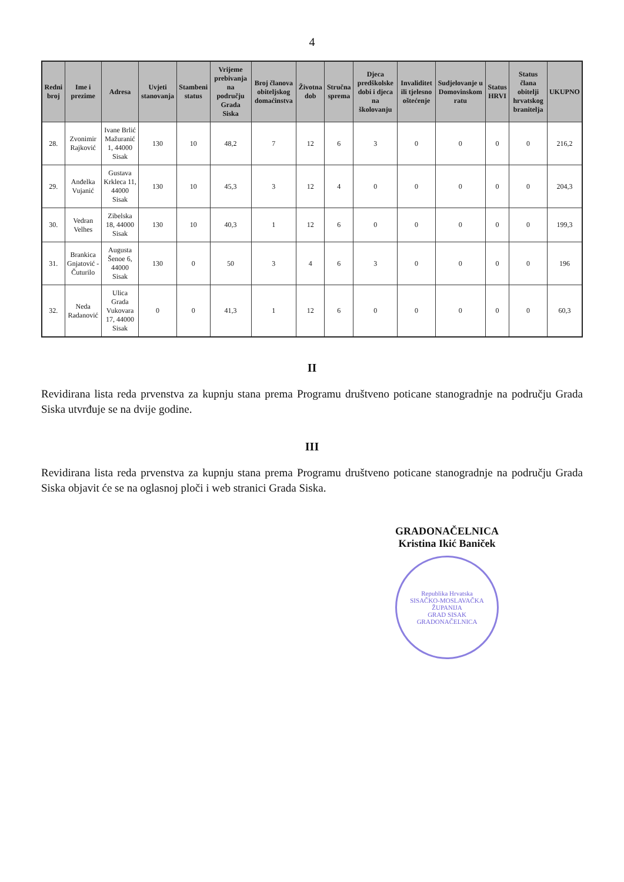4
| Redni broj | Ime i prezime | Adresa | Uvjeti stanovanja | Stambeni status | Vrijeme prebivanja na području Grada Siska | Broj članova obiteljskog domaćinstva | Životna dob | Stručna sprema | Djeca predškolske dobi i djeca na školovanju | Invaliditet ili tjelesno oštećenje | Sudjelovanje u Domovinskom ratu | Status HRVI | Status člana obitelji hrvatskog branitelja | UKUPNO |
| --- | --- | --- | --- | --- | --- | --- | --- | --- | --- | --- | --- | --- | --- | --- |
| 28. | Zvonimir Rajković | Ivane Brlić Mažuranić 1, 44000 Sisak | 130 | 10 | 48,2 | 7 | 12 | 6 | 3 | 0 | 0 | 0 | 0 | 216,2 |
| 29. | Anđelka Vujanić | Gustava Krkleca 11, 44000 Sisak | 130 | 10 | 45,3 | 3 | 12 | 4 | 0 | 0 | 0 | 0 | 0 | 204,3 |
| 30. | Vedran Velhes | Zibelska 18, 44000 Sisak | 130 | 10 | 40,3 | 1 | 12 | 6 | 0 | 0 | 0 | 0 | 0 | 199,3 |
| 31. | Brankica Gnjatović - Čuturilo | Augusta Šenoe 6, 44000 Sisak | 130 | 0 | 50 | 3 | 4 | 6 | 3 | 0 | 0 | 0 | 0 | 196 |
| 32. | Neda Radanović | Ulica Grada Vukovara 17, 44000 Sisak | 0 | 0 | 41,3 | 1 | 12 | 6 | 0 | 0 | 0 | 0 | 0 | 60,3 |
II
Revidirana lista reda prvenstva za kupnju stana prema Programu društveno poticane stanogradnje na području Grada Siska utvrđuje se na dvije godine.
III
Revidirana lista reda prvenstva za kupnju stana prema Programu društveno poticane stanogradnje na području Grada Siska objavit će se na oglasnoj ploči i web stranici Grada Siska.
GRADONAČELNICA
Kristina Ikić Baniček
Republika Hrvatska
SISAČKO-MOSLAVAČKA ŽUPANIJA
GRAD SISAK
GRADONAČELNICA